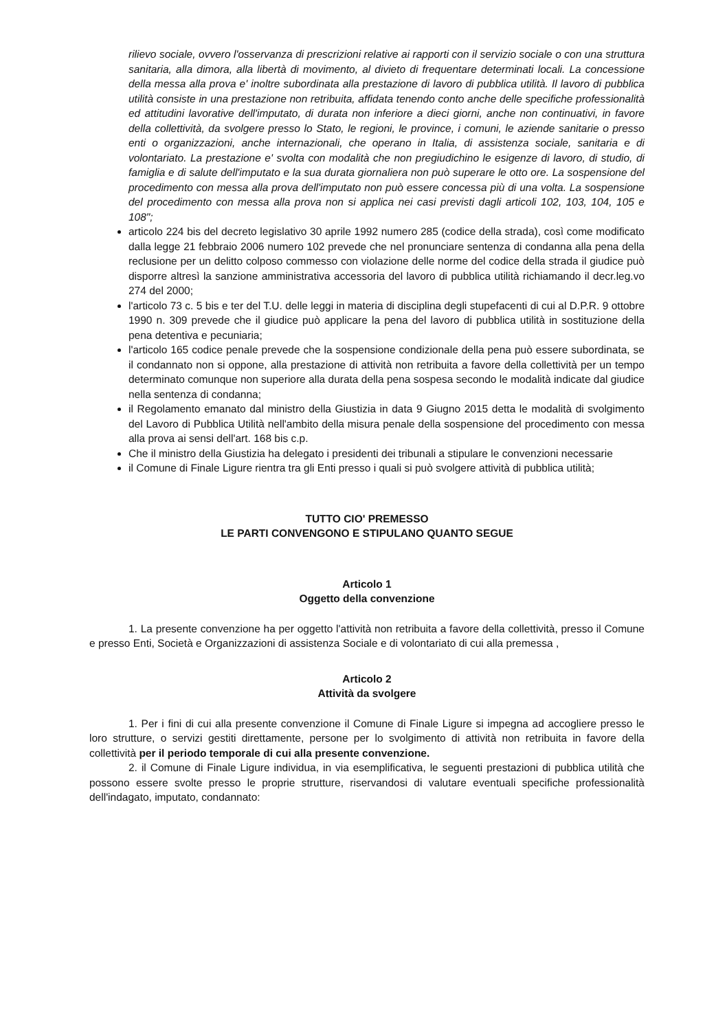rilievo sociale, ovvero l'osservanza di prescrizioni relative ai rapporti con il servizio sociale o con una struttura sanitaria, alla dimora, alla libertà di movimento, al divieto di frequentare determinati locali. La concessione della messa alla prova e' inoltre subordinata alla prestazione di lavoro di pubblica utilità. Il lavoro di pubblica utilità consiste in una prestazione non retribuita, affidata tenendo conto anche delle specifiche professionalità ed attitudini lavorative dell'imputato, di durata non inferiore a dieci giorni, anche non continuativi, in favore della collettività, da svolgere presso lo Stato, le regioni, le province, i comuni, le aziende sanitarie o presso enti o organizzazioni, anche internazionali, che operano in Italia, di assistenza sociale, sanitaria e di volontariato. La prestazione e' svolta con modalità che non pregiudichino le esigenze di lavoro, di studio, di famiglia e di salute dell'imputato e la sua durata giornaliera non può superare le otto ore. La sospensione del procedimento con messa alla prova dell'imputato non può essere concessa più di una volta. La sospensione del procedimento con messa alla prova non si applica nei casi previsti dagli articoli 102, 103, 104, 105 e 108";
articolo 224 bis del decreto legislativo 30 aprile 1992 numero 285 (codice della strada), così come modificato dalla legge 21 febbraio 2006 numero 102 prevede che nel pronunciare sentenza di condanna alla pena della reclusione per un delitto colposo commesso con violazione delle norme del codice della strada il giudice può disporre altresì la sanzione amministrativa accessoria del lavoro di pubblica utilità richiamando il decr.leg.vo 274 del 2000;
l'articolo 73 c. 5 bis e ter del T.U. delle leggi in materia di disciplina degli stupefacenti di cui al D.P.R. 9 ottobre 1990 n. 309 prevede che il giudice può applicare la pena del lavoro di pubblica utilità in sostituzione della pena detentiva e pecuniaria;
l'articolo 165 codice penale prevede che la sospensione condizionale della pena può essere subordinata, se il condannato non si oppone, alla prestazione di attività non retribuita a favore della collettività per un tempo determinato comunque non superiore alla durata della pena sospesa secondo le modalità indicate dal giudice nella sentenza di condanna;
il Regolamento emanato dal ministro della Giustizia in data 9 Giugno 2015 detta le modalità di svolgimento del Lavoro di Pubblica Utilità nell'ambito della misura penale della sospensione del procedimento con messa alla prova ai sensi dell'art. 168 bis c.p.
Che il ministro della Giustizia ha delegato i presidenti dei tribunali a stipulare le convenzioni necessarie
il Comune di Finale Ligure rientra tra gli Enti presso i quali si può svolgere attività di pubblica utilità;
TUTTO CIO' PREMESSO
LE PARTI CONVENGONO E STIPULANO QUANTO SEGUE
Articolo 1
Oggetto della convenzione
1. La presente convenzione ha per oggetto l'attività non retribuita a favore della collettività, presso il Comune e presso Enti, Società e Organizzazioni di assistenza Sociale e di volontariato di cui alla premessa ,
Articolo 2
Attività da svolgere
1. Per i fini di cui alla presente convenzione il Comune di Finale Ligure si impegna ad accogliere presso le loro strutture, o servizi gestiti direttamente, persone per lo svolgimento di attività non retribuita in favore della collettività per il periodo temporale di cui alla presente convenzione.
2. il Comune di Finale Ligure individua, in via esemplificativa, le seguenti prestazioni di pubblica utilità che possono essere svolte presso le proprie strutture, riservandosi di valutare eventuali specifiche professionalità dell'indagato, imputato, condannato: